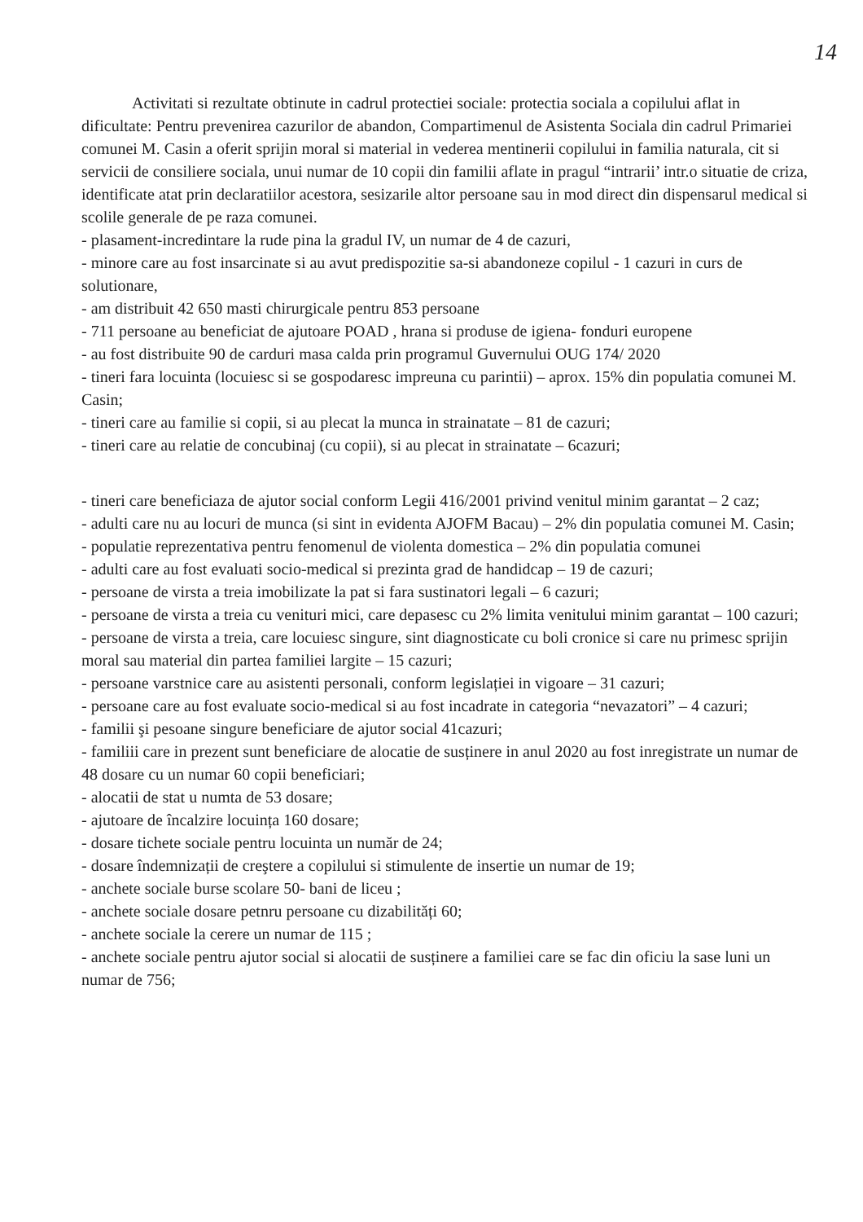14
Activitati si rezultate obtinute in cadrul protectiei sociale: protectia sociala a copilului aflat in dificultate: Pentru prevenirea cazurilor de abandon, Compartimenul de Asistenta Sociala din cadrul Primariei comunei M. Casin a oferit sprijin moral si material in vederea mentinerii copilului in familia naturala, cit si servicii de consiliere sociala, unui numar de 10 copii din familii aflate in pragul “intrarii’ intr.o situatie de criza, identificate atat prin declaratiilor acestora, sesizarile altor persoane sau in mod direct din dispensarul medical si scolile generale de pe raza comunei.
- plasament-incredintare la rude pina la gradul IV, un numar de 4 de cazuri,
- minore care au fost insarcinate si au avut predispozitie sa-si abandoneze copilul - 1 cazuri in curs de solutionare,
- am distribuit 42 650 masti chirurgicale pentru 853 persoane
- 711 persoane au beneficiat de ajutoare POAD , hrana si produse de igiena- fonduri europene
- au fost distribuite 90 de carduri masa calda prin programul Guvernului OUG 174/ 2020
- tineri fara locuinta (locuiesc si se gospodaresc impreuna cu parintii) – aprox. 15% din populatia comunei M. Casin;
- tineri care au familie si copii, si au plecat la munca in strainatate – 81 de cazuri;
- tineri care au relatie de concubinaj (cu copii), si au plecat in strainatate – 6cazuri;
- tineri care beneficiaza de ajutor social conform Legii 416/2001 privind venitul minim garantat – 2 caz;
- adulti care nu au locuri de munca (si sint in evidenta AJOFM Bacau) – 2% din populatia comunei M. Casin;
- populatie reprezentativa pentru fenomenul de violenta domestica – 2% din populatia comunei
- adulti care au fost evaluati socio-medical si prezinta grad de handidcap – 19 de cazuri;
- persoane de virsta a treia imobilizate la pat si fara sustinatori legali – 6 cazuri;
- persoane de virsta a treia cu venituri mici, care depasesc cu 2% limita venitului minim garantat – 100 cazuri;
- persoane de virsta a treia, care locuiesc singure, sint diagnosticate cu boli cronice si care nu primesc sprijin moral sau material din partea familiei largite – 15 cazuri;
- persoane varstnice care au asistenti personali, conform legislației in vigoare – 31 cazuri;
- persoane care au fost evaluate socio-medical si au fost incadrate in categoria “nevazatori” – 4 cazuri;
- familii şi pesoane singure beneficiare de ajutor social 41cazuri;
- familiii care in prezent sunt beneficiare de alocatie de susținere in anul 2020 au fost inregistrate un numar de 48 dosare cu un numar 60 copii beneficiari;
- alocatii de stat u numta de 53 dosare;
- ajutoare de încalzire locuința 160 dosare;
- dosare tichete sociale pentru locuinta un număr de 24;
- dosare îndemnizații de creştere a copilului si stimulente de insertie un numar de 19;
- anchete sociale burse scolare 50- bani de liceu ;
- anchete sociale dosare petnru persoane cu dizabilități 60;
- anchete sociale la cerere un numar de 115 ;
- anchete sociale pentru ajutor social si alocatii de susținere a familiei care se fac din oficiu la sase luni un numar de 756;